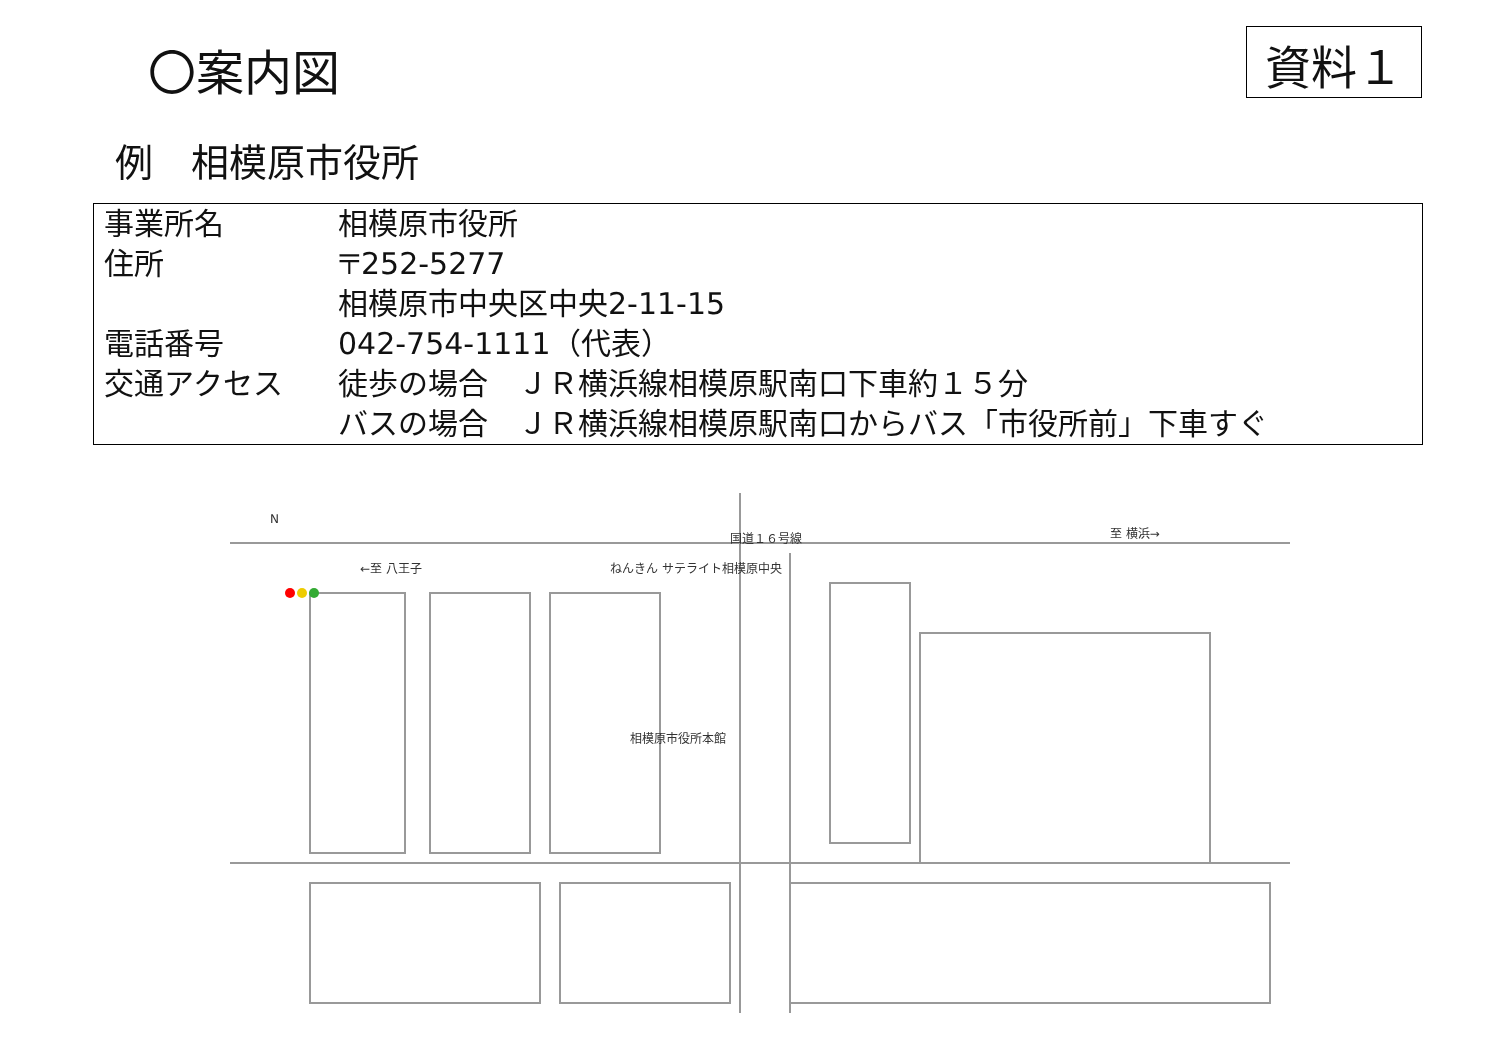〇案内図
資料１
例　相模原市役所
| 事業所名 | 相模原市役所 |
| 住所 | 〒252-5277 相模原市中央区中央2-11-15 |
| 電話番号 | 042-754-1111（代表） |
| 交通アクセス | 徒歩の場合 ＪＲ横浜線相模原駅南口下車約１５分 バスの場合 ＪＲ横浜線相模原駅南口からバス「市役所前」下車すぐ |
N
←至 八王子
国道１６号線
至 横浜→
相模原市役所本館
ねんきん サテライト相模原中央